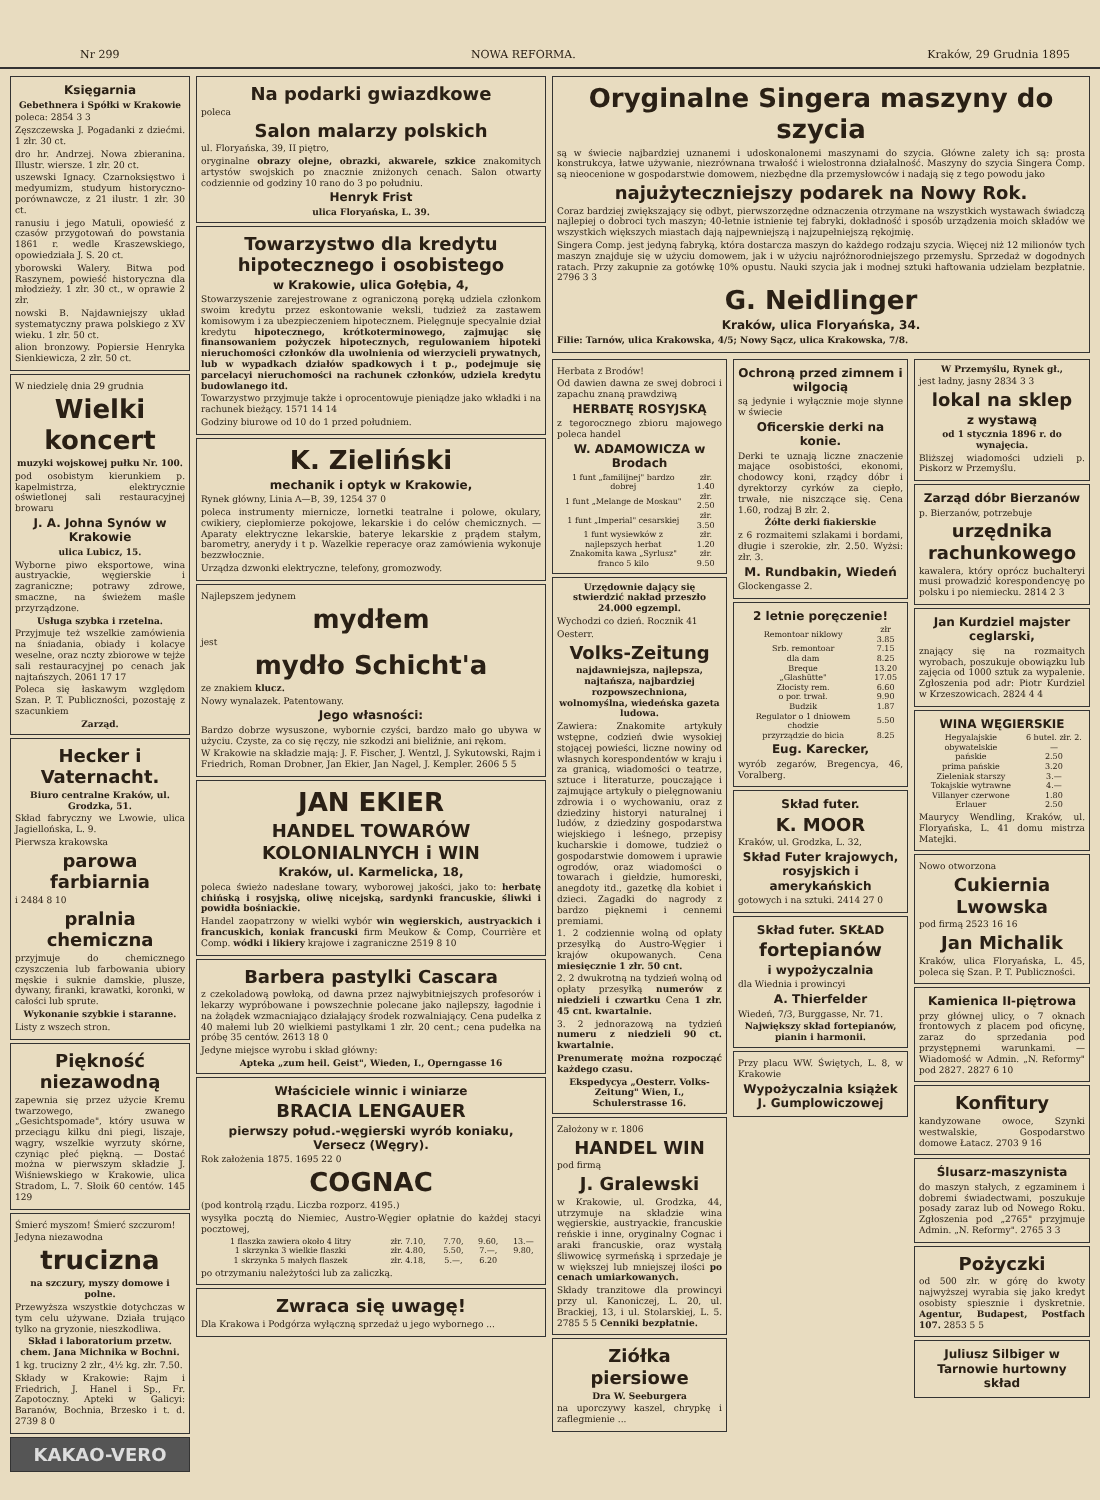Nr 299 NOWA REFORMA. Kraków, 29 Grudnia 1895
Księgarnia
Gebethnera i Spółki w Krakowie
poleca: 2854 3 3
Zęszczewska J. Pogadanki z dziećmi. 1 złr. 30 ct.
dro hr. Andrzej. Nowa zbieranina. Illustr. wiersze. 1 złr. 20 ct.
uszewski Ignacy. Czarnoksięstwo i medyumizm, studyum historyczno-porównawcze, z 21 ilustr. 1 złr. 30 ct.
ranusiu i jego Matuli, opowieść z czasów przygotowań do powstania 1861 r. wedle Kraszewskiego, opowiedziała J. S. 20 ct.
yborowski Walery. Bitwa pod Raszynem, powieść historyczna dla młodzieży. 1 złr. 30 ct., w oprawie 2 złr.
nowski B. Najdawniejszy układ systematyczny prawa polskiego z XV wieku. 1 złr. 50 ct.
alion bronzowy. Popiersie Henryka Sienkiewicza, 2 złr. 50 ct.
W niedzielę dnia 29 grudnia
Wielki koncert
muzyki wojskowej pułku Nr. 100.
pod osobistym kierunkiem p. kapelmistrza, elektrycznie oświetlonej sali restauracyjnej browaru
J. A. Johna Synów w Krakowie
ulica Lubicz, 15.
Wyborne piwo eksportowe, wina austryackie, węgierskie i zagraniczne; potrawy zdrowe, smaczne, na świeżem maśle przyrządzone.
Usługa szybka i rzetelna.
Przyjmuje też wszelkie zamówienia na śniadania, obiady i kolacye weselne, oraz nczty zbiorowe w tejże sali restauracyjnej po cenach jak najtańszych. 2061 17 17
Poleca się łaskawym względom Szan. P. T. Publiczności, pozostaję z szacunkiem
Zarząd.
Hecker i Vaternacht.
Biuro centralne Kraków, ul. Grodzka, 51.
Skład fabryczny we Lwowie, ulica Jagiellońska, L. 9.
Pierwsza krakowska
parowa farbiarnia
i 2484 8 10
pralnia chemiczna
przyjmuje do chemicznego czyszczenia lub farbowania ubiory męskie i suknie damskie, plusze, dywany, firanki, krawatki, koronki, w całości lub sprute.
Wykonanie szybkie i staranne.
Listy z wszech stron.
Piękność niezawodną
zapewnia się przez użycie Kremu twarzowego, zwanego „Gesichtspomade", który usuwa w przeciągu kilku dni piegi, liszaje, wągry, wszelkie wyrzuty skórne, czyniąc płeć piękną. — Dostać można w pierwszym składzie J. Wiśniewskiego w Krakowie, ulica Stradom, L. 7. Słoik 60 centów. 145 129
Śmierć myszom! Śmierć szczurom!
Jedyna niezawodna
trucizna
na szczury, myszy domowe i polne.
Przewyższa wszystkie dotychczas w tym celu używane. Działa trująco tylko na gryzonie, nieszkodliwa.
Skład i laboratorium przetw. chem. Jana Michnika w Bochni.
1 kg. trucizny 2 złr., 4½ kg. złr. 7.50.
Składy w Krakowie: Rajm i Friedrich, J. Hanel i Sp., Fr. Zapotoczny. Apteki w Galicyi: Baranów, Bochnia, Brzesko i t. d. 2739 8 0
KAKAO-VERO
Na podarki gwiazdkowe
poleca
Salon malarzy polskich
ul. Floryańska, 39, II piętro,
oryginalne obrazy olejne, obrazki, akwarele, szkice znakomitych artystów swojskich po znacznie zniżonych cenach. Salon otwarty codziennie od godziny 10 rano do 3 po południu.
Henryk Frist
ulica Floryańska, L. 39.
Towarzystwo dla kredytu hipotecznego i osobistego
w Krakowie, ulica Gołębia, 4,
Stowarzyszenie zarejestrowane z ograniczoną poręką udziela członkom swoim kredytu przez eskontowanie weksli, tudzież za zastawem komisowym i za ubezpieczeniem hipotecznem. Pielęgnuje specyalnie dział kredytu hipotecznego, krótkoterminowego, zajmując się finansowaniem pożyczek hipotecznych, regulowaniem hipoteki nieruchomości członków dla uwolnienia od wierzycieli prywatnych, lub w wypadkach działów spadkowych i t p., podejmuje się parcelacyi nieruchomości na rachunek członków, udziela kredytu budowlanego itd.
Towarzystwo przyjmuje także i oprocentowuje pieniądze jako wkładki i na rachunek bieżący. 1571 14 14
Godziny biurowe od 10 do 1 przed południem.
K. Zieliński
mechanik i optyk w Krakowie,
Rynek główny, Linia A—B, 39, 1254 37 0
poleca instrumenty miernicze, lornetki teatralne i polowe, okulary, cwikiery, ciepłomierze pokojowe, lekarskie i do celów chemicznych. — Aparaty elektryczne lekarskie, baterye lekarskie z prądem stałym, barometry, anerydy i t p. Wazelkie reperacye oraz zamówienia wykonuje bezzwłocznie.
Urządza dzwonki elektryczne, telefony, gromozwody.
Najlepszem jedynem
mydłem
jest
mydło Schicht'a
ze znakiem klucz.
Nowy wynalazek. Patentowany.
Jego własności:
Bardzo dobrze wysuszone, wybornie czyści, bardzo mało go ubywa w użyciu. Czyste, za co się ręczy, nie szkodzi ani bieliźnie, ani rękom.
W Krakowie na składzie mają: J. F. Fischer, J. Wentzl, J. Sykutowski, Rajm i Friedrich, Roman Drobner, Jan Ekier, Jan Nagel, J. Kempler. 2606 5 5
JAN EKIER
HANDEL TOWARÓW KOLONIALNYCH i WIN
Kraków, ul. Karmelicka, 18,
poleca świeżo nadesłane towary, wyborowej jakości, jako to: herbatę chińską i rosyjską, oliwę nicejską, sardynki francuskie, śliwki i powidła bośniackie.
Handel zaopatrzony w wielki wybór win węgierskich, austryackich i francuskich, koniak francuski firm Meukow & Comp, Courrière et Comp. wódki i likiery krajowe i zagraniczne 2519 8 10
Barbera pastylki Cascara
z czekoladową powłoką, od dawna przez najwybitniejszych profesorów i lekarzy wypróbowane i powszechnie polecane jako najlepszy, łagodnie i na żołądek wzmacniająco działający środek rozwalniający. Cena pudełka z 40 małemi lub 20 wielkiemi pastylkami 1 złr. 20 cent.; cena pudełka na próbę 35 centów. 2613 18 0
Jedyne miejsce wyrobu i skład główny:
Apteka „zum heil. Geist", Wieden, I., Operngasse 16
Właściciele winnic i winiarze
BRACIA LENGAUER
pierwszy połud.-węgierski wyrób koniaku, Versecz (Węgry).
Rok założenia 1875. 1695 22 0
COGNAC
(pod kontrolą rządu. Liczba rozporz. 4195.)
wysyłka pocztą do Niemiec, Austro-Węgier opłatnie do każdej stacyi pocztowej,
| 1 flaszka zawiera około 4 litry | złr. 7.10, | 7.70, | 9.60, | 13.— |
| 1 skrzynka 3 wielkie flaszki | złr. 4.80, | 5.50, | 7.—, | 9.80, |
| 1 skrzynka 5 małych flaszek | złr. 4.18, | 5.—, | 6.20 | |
po otrzymaniu należytości lub za zaliczką.
Zwraca się uwagę!
Dla Krakowa i Podgórza wyłączną sprzedaż u jego wybornego ...
Oryginalne Singera maszyny do szycia
są w świecie najbardziej uznanemi i udoskonalonemi maszynami do szycia. Główne zalety ich są: prosta konstrukcya, łatwe używanie, niezrównana trwałość i wielostronna działalność. Maszyny do szycia Singera Comp. są nieocenione w gospodarstwie domowem, niezbędne dla przemysłowców i nadają się z tego powodu jako
najużyteczniejszy podarek na Nowy Rok.
Coraz bardziej zwiększający się odbyt, pierwszorzędne odznaczenia otrzymane na wszystkich wystawach świadczą najlepiej o dobroci tych maszyn; 40-letnie istnienie tej fabryki, dokładność i sposób urządzenia moich składów we wszystkich większych miastach dają najpewniejszą i najzupełniejszą rękojmię.
Singera Comp. jest jedyną fabryką, która dostarcza maszyn do każdego rodzaju szycia. Więcej niż 12 milionów tych maszyn znajduje się w użyciu domowem, jak i w użyciu najróżnorodniejszego przemysłu. Sprzedaż w dogodnych ratach. Przy zakupnie za gotówkę 10% opustu. Nauki szycia jak i modnej sztuki haftowania udzielam bezpłatnie. 2796 3 3
G. Neidlinger
Kraków, ulica Floryańska, 34.
Filie: Tarnów, ulica Krakowska, 4/5; Nowy Sącz, ulica Krakowska, 7/8.
Herbata z Brodów!
Od dawien dawna ze swej dobroci i zapachu znaną prawdziwą
HERBATĘ ROSYJSKĄ
z tegorocznego zbioru majowego poleca handel
W. ADAMOWICZA w Brodach
| 1 funt „familijnej" bardzo dobrej | złr. 1.40 |
| 1 funt „Melange de Moskau" | złr. 2.50 |
| 1 funt „Imperial" cesarskiej | złr. 3.50 |
| 1 funt wysiewków z najlepszych herbat | złr. 1.20 |
| Znakomita kawa „Syrlusz" franco 5 kilo | złr. 9.50 |
Urzędownie dający się stwierdzić nakład przeszło 24.000 egzempl.
Wychodzi co dzień. Rocznik 41
Oesterr.
Volks-Zeitung
najdawniejsza, najlepsza, najtańsza, najbardziej rozpowszechniona, wolnomyślna, wiedeńska gazeta ludowa.
Zawiera: Znakomite artykuły wstępne, codzień dwie wysokiej stojącej powieści, liczne nowiny od własnych korespondentów w kraju i za granicą, wiadomości o teatrze, sztuce i literaturze, pouczające i zajmujące artykuły o pielęgnowaniu zdrowia i o wychowaniu, oraz z dziedziny historyi naturalnej i ludów, z dziedziny gospodarstwa wiejskiego i leśnego, przepisy kucharskie i domowe, tudzież o gospodarstwie domowem i uprawie ogrodów, oraz wiadomości o towarach i giełdzie, humoreski, anegdoty itd., gazetkę dla kobiet i dzieci. Zagadki do nagrody z bardzo pięknemi i cennemi premiami.
1. 2 codziennie wolną od opłaty przesyłką do Austro-Węgier i krajów okupowanych. Cena miesięcznie 1 złr. 50 cnt.
2. 2 dwukrotną na tydzień wolną od opłaty przesyłką numerów z niedzieli i czwartku Cena 1 złr. 45 cnt. kwartalnie.
3. 2 jednorazową na tydzień numeru z niedzieli 90 ct. kwartalnie.
Prenumeratę można rozpocząć każdego czasu.
Ekspedycya „Oesterr. Volks-Zeitung" Wien, I., Schulerstrasse 16.
Założony w r. 1806
HANDEL WIN
pod firmą
J. Gralewski
w Krakowie, ul. Grodzka, 44, utrzymuje na składzie wina węgierskie, austryackie, francuskie reńskie i inne, oryginalny Cognac i araki francuskie, oraz wystałą śliwowicę syrmeńską i sprzedaje je w większej lub mniejszej ilości po cenach umiarkowanych.
Składy tranzitowe dla prowincyi przy ul. Kanoniczej, L. 20, ul. Brackiej, 13, i ul. Stolarskiej, L. 5. 2785 5 5 Cenniki bezpłatnie.
Ziółka piersiowe
Dra W. Seeburgera
na uporczywy kaszel, chrypkę i zaflegmienie ...
Ochroną przed zimnem i wilgocią
są jedynie i wyłącznie moje słynne w świecie
Oficerskie derki na konie.
Derki te uznają liczne znaczenie mające osobistości, ekonomi, chodowcy koni, rządcy dóbr i dyrektorzy cyrków za ciepło, trwałe, nie niszczące się. Cena 1.60, rodzaj B złr. 2.
Żółte derki fiakierskie
z 6 rozmaitemi szlakami i bordami, długie i szerokie, złr. 2.50. Wyżsi: złr. 3.
M. Rundbakin, Wiedeń
Glockengasse 2.
2 letnie poręczenie!
| Remontoar niklowy | złr 3.85 |
| Srb. remontoar | 7.15 |
| dla dam | 8.25 |
| Breque | 13.20 |
| „Glashütte" | 17.05 |
| Złocisty rem. | 6.60 |
| o por. trwał. | 9.90 |
| Budzik | 1.87 |
| Regulator o 1 dniowem chodzie | 5.50 |
| przyrządzie do bicia | 8.25 |
Eug. Karecker,
wyrób zegarów, Bregencya, 46, Voralberg.
Skład futer.
K. MOOR
Kraków, ul. Grodzka, L. 32,
Skład Futer krajowych, rosyjskich i amerykańskich
gotowych i na sztuki. 2414 27 0
Skład futer. SKŁAD
fortepianów
i wypożyczalnia
dla Wiednia i prowincyi
A. Thierfelder
Wiedeń, 7/3, Burggasse, Nr. 71.
Największy skład fortepianów, pianin i harmonii.
Przy placu WW. Świętych, L. 8, w Krakowie
Wypożyczalnia książek J. Gumplowiczowej
W Przemyślu, Rynek gł.,
jest ładny, jasny 2834 3 3
lokal na sklep
z wystawą
od 1 stycznia 1896 r. do wynajęcia.
Bliższej wiadomości udzieli p. Piskorz w Przemyślu.
Zarząd dóbr Bierzanów
p. Bierzanów, potrzebuje
urzędnika rachunkowego
kawalera, który oprócz buchalteryi musi prowadzić korespondencyę po polsku i po niemiecku. 2814 2 3
Jan Kurdziel majster ceglarski,
znający się na rozmaitych wyrobach, poszukuje obowiązku lub zajęcia od 1000 sztuk za wypalenie. Zgłoszenia pod adr: Piotr Kurdziel w Krzeszowicach. 2824 4 4
WINA WĘGIERSKIE
| Hegyalajskie obywatelskie | 6 butel. złr. 2.— |
| pańskie | 2.50 |
| prima pańskie | 3.20 |
| Zieleniak starszy | 3.— |
| Tokajskie wytrawne | 4.— |
| Villanyer czerwone | 1.80 |
| Erlauer | 2.50 |
Maurycy Wendling, Kraków, ul. Floryańska, L. 41 domu mistrza Matejki.
Nowo otworzona
Cukiernia Lwowska
pod firmą 2523 16 16
Jan Michalik
Kraków, ulica Floryańska, L. 45, poleca się Szan. P. T. Publiczności.
Kamienica II-piętrowa
przy głównej ulicy, o 7 oknach frontowych z placem pod oficynę, zaraz do sprzedania pod przystępnemi warunkami. — Wiadomość w Admin. „N. Reformy" pod 2827. 2827 6 10
Konfitury
kandyzowane owoce, Szynki westwalskie, Gospodarstwo domowe Łatacz. 2703 9 16
Ślusarz-maszynista
do maszyn stałych, z egzaminem i dobremi świadectwami, poszukuje posady zaraz lub od Nowego Roku. Zgłoszenia pod „2765" przyjmuje Admin. „N. Reformy". 2765 3 3
Pożyczki
od 500 złr. w górę do kwoty najwyższej wyrabia się jako kredyt osobisty spiesznie i dyskretnie. Agentur, Budapest, Postfach 107. 2853 5 5
Juliusz Silbiger w Tarnowie hurtowny skład